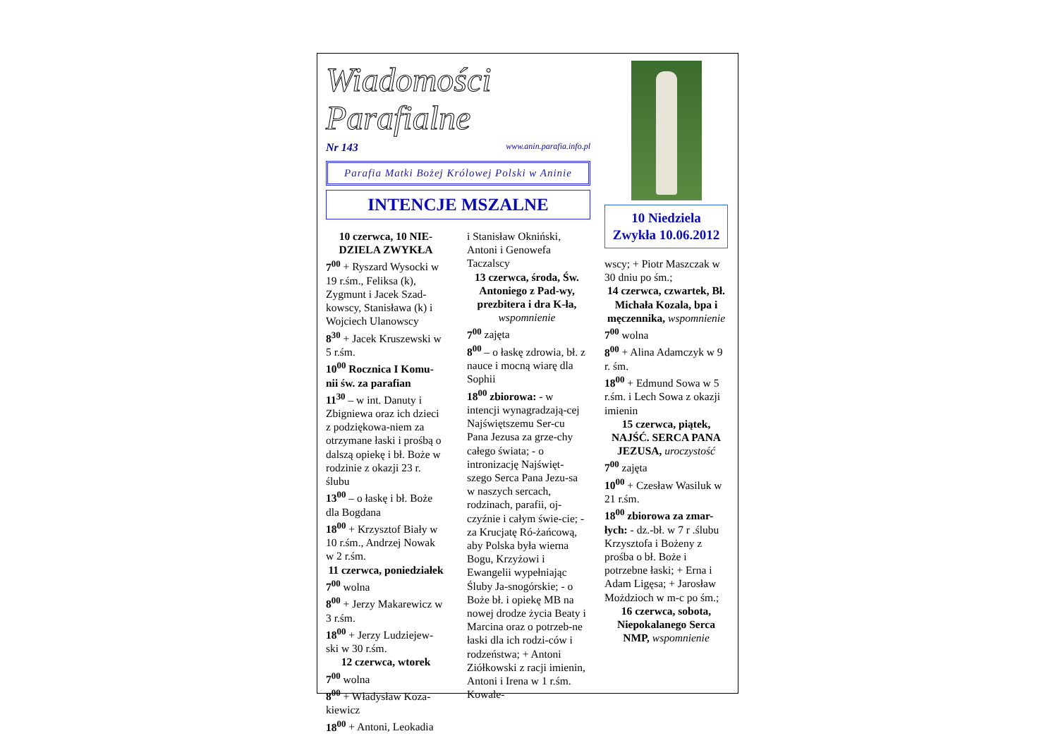Wiadomości Parafialne
Nr 143 www.anin.parafia.info.pl
Parafia Matki Bożej Królowej Polski w Aninie
INTENCJE MSZALNE
10 czerwca, 10 NIE-DZIELA ZWYKŁA
7<sup>00</sup> + Ryszard Wysocki w 19 r.śm., Feliksa (k), Zygmunt i Jacek Szad-kowscy, Stanisława (k) i Wojciech Ulanowscy
8<sup>30</sup> + Jacek Kruszewski w 5 r.śm.
10<sup>00</sup> Rocznica I Komu-nii św. za parafian
11<sup>30</sup> – w int. Danuty i Zbigniewa oraz ich dzieci z podziękowa-niem za otrzymane łaski i prośbą o dalszą opiekę i bł. Boże w rodzinie z okazji 23 r. ślubu
13<sup>00</sup> – o łaskę i bł. Boże dla Bogdana
18<sup>00</sup> + Krzysztof Biały w 10 r.śm., Andrzej Nowak w 2 r.śm.
11 czerwca, poniedziałek
7<sup>00</sup> wolna
8<sup>00</sup> + Jerzy Makarewicz w 3 r.śm.
18<sup>00</sup> + Jerzy Ludziejew-ski w 30 r.śm.
12 czerwca, wtorek
7<sup>00</sup> wolna
8<sup>00</sup> + Władysław Koza-kiewicz
18<sup>00</sup> + Antoni, Leokadia
i Stanisław Okniński, Antoni i Genowefa Taczalscy
13 czerwca, środa, Św. Antoniego z Pad-wy, prezbitera i dra K-ła, wspomnienie
7<sup>00</sup> zajęta
8<sup>00</sup> – o łaskę zdrowia, bł. z nauce i mocną wiarę dla Sophii
18<sup>00</sup> zbiorowa: - w intencji wynagradzają-cej Najświętszemu Ser-cu Pana Jezusa za grze-chy całego świata; - o intronizację Najświęt-szego Serca Pana Jezu-sa w naszych sercach, rodzinach, parafii, oj-czyźnie i całym świe-cie; - za Krucjatę Ró-żańcową, aby Polska była wierna Bogu, Krzyżowi i Ewangelii wypełniając Śluby Ja-snogórskie; - o Boże bł. i opiekę MB na nowej drodze życia Beaty i Marcina oraz o potrzeb-ne łaski dla ich rodzi-ców i rodzeństwa; + Antoni Ziółkowski z racji imienin, Antoni i Irena w 1 r.śm. Kowale-
10 Niedziela Zwykła 10.06.2012
wscy; + Piotr Maszczak w 30 dniu po śm.;
14 czerwca, czwartek, Bł. Michała Kozala, bpa i męczennika, wspomnienie
7<sup>00</sup> wolna
8<sup>00</sup> + Alina Adamczyk w 9 r. śm.
18<sup>00</sup> + Edmund Sowa w 5 r.śm. i Lech Sowa z okazji imienin
15 czerwca, piątek, NAJŚĆ. SERCA PANA JEZUSA, uroczystość
7<sup>00</sup> zajęta
10<sup>00</sup> + Czesław Wasiluk w 21 r.śm.
18<sup>00</sup> zbiorowa za zmar-łych: - dz.-bł. w 7 r .ślubu Krzysztofa i Bożeny z prośba o bł. Boże i potrzebne łaski; + Erna i Adam Ligęsa; + Jarosław Możdzioch w m-c po śm.;
16 czerwca, sobota, Niepokalanego Serca NMP, wspomnienie